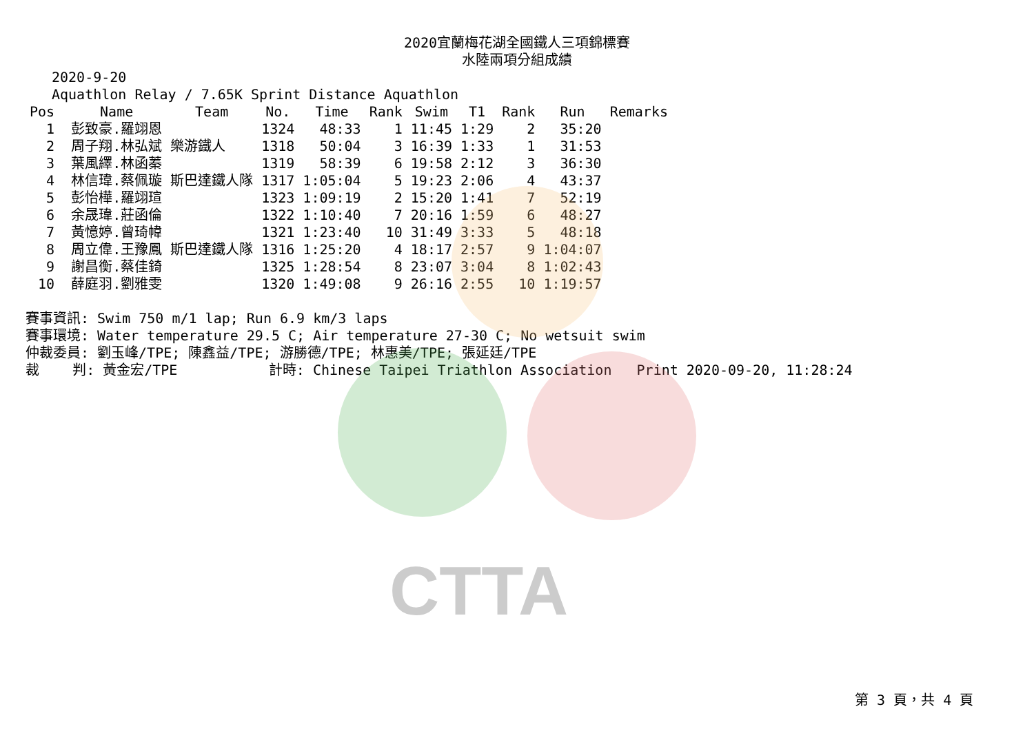2020宜蘭梅花湖全國鐵人三項錦標賽
水陸兩項分組成績
2020-9-20
Aquathlon Relay / 7.65K Sprint Distance Aquathlon
| Pos | | Name | Team | No. | Time | Rank | Swim | T1 | Rank | Run | Remarks |
| --- | --- | --- | --- | --- | --- | --- | --- | --- | --- | --- | --- |
| 1 | | 彭致豪.羅翊恩 | | 1324 | 48:33 | 1 | 11:45 | 1:29 | 2 | 35:20 | |
| 2 | | 周子翔.林弘斌 | 樂游鐵人 | 1318 | 50:04 | 3 | 16:39 | 1:33 | 1 | 31:53 | |
| 3 | | 葉風繹.林函蓁 | | 1319 | 58:39 | 6 | 19:58 | 2:12 | 3 | 36:30 | |
| 4 | | 林信瑋.蔡佩璇 | 斯巴達鐵人隊 | 1317 | 1:05:04 | 5 | 19:23 | 2:06 | 4 | 43:37 | |
| 5 | | 彭怡樺.羅翊瑄 | | 1323 | 1:09:19 | 2 | 15:20 | 1:41 | 7 | 52:19 | |
| 6 | | 余晟瑋.莊函倫 | | 1322 | 1:10:40 | 7 | 20:16 | 1:59 | 6 | 48:27 | |
| 7 | | 黃憶婷.曾琦幃 | | 1321 | 1:23:40 | 10 | 31:49 | 3:33 | 5 | 48:18 | |
| 8 | | 周立偉.王豫鳳 | 斯巴達鐵人隊 | 1316 | 1:25:20 | 4 | 18:17 | 2:57 | 9 | 1:04:07 | |
| 9 | | 謝昌衡.蔡佳錡 | | 1325 | 1:28:54 | 8 | 23:07 | 3:04 | 8 | 1:02:43 | |
| 10 | | 薛庭羽.劉雅雯 | | 1320 | 1:49:08 | 9 | 26:16 | 2:55 | 10 | 1:19:57 | |
賽事資訊: Swim 750 m/1 lap; Run 6.9 km/3 laps 賽事環境: Water temperature 29.5 C; Air temperature 27-30 C; No wetsuit swim 仲裁委員: 劉玉峰/TPE; 陳鑫益/TPE; 游勝德/TPE; 林惠美/TPE; 張延廷/TPE 裁 判: 黃金宏/TPE 計時: Chinese Taipei Triathlon Association Print 2020-09-20, 11:28:24
CTTA
第 3 頁，共 4 頁